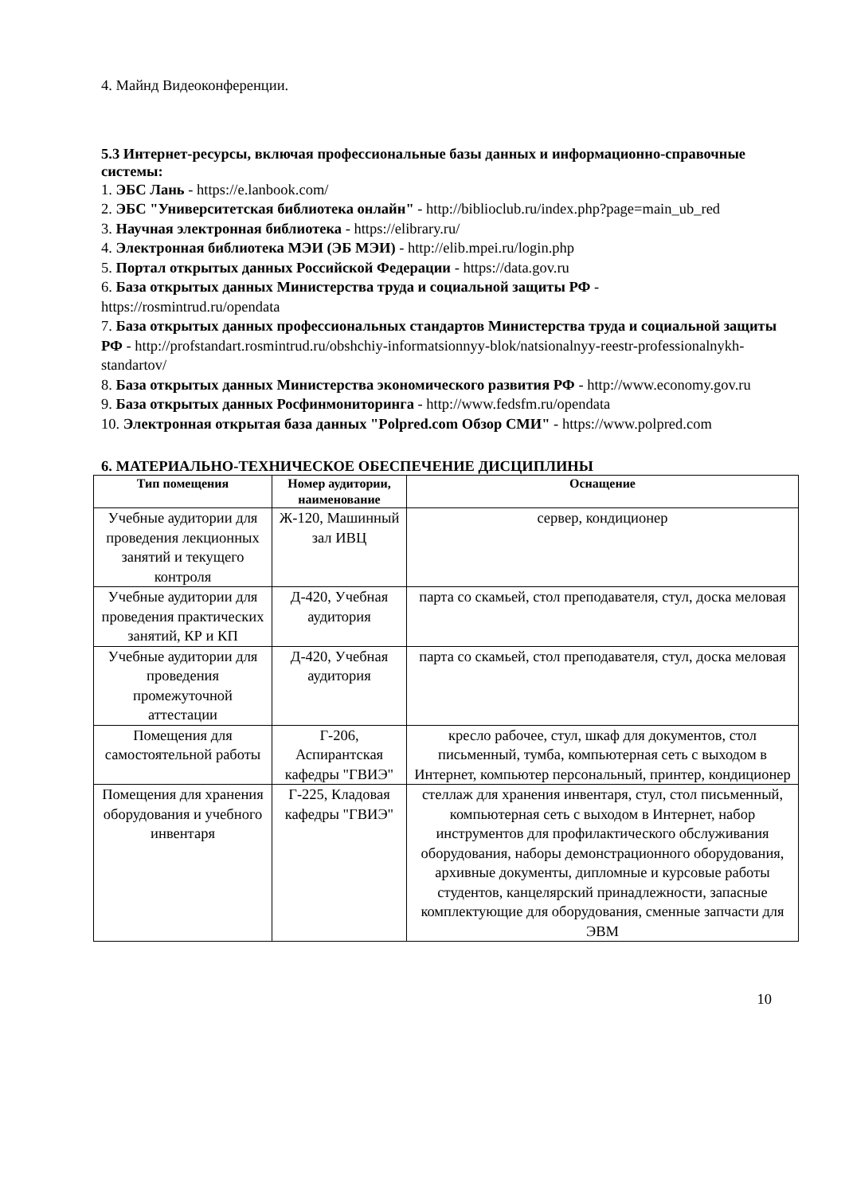4. Майнд Видеоконференции.
5.3 Интернет-ресурсы, включая профессиональные базы данных и информационно-справочные системы:
1. ЭБС Лань - https://e.lanbook.com/
2. ЭБС "Университетская библиотека онлайн" - http://biblioclub.ru/index.php?page=main_ub_red
3. Научная электронная библиотека - https://elibrary.ru/
4. Электронная библиотека МЭИ (ЭБ МЭИ) - http://elib.mpei.ru/login.php
5. Портал открытых данных Российской Федерации - https://data.gov.ru
6. База открытых данных Министерства труда и социальной защиты РФ - https://rosmintrud.ru/opendata
7. База открытых данных профессиональных стандартов Министерства труда и социальной защиты РФ - http://profstandart.rosmintrud.ru/obshchiy-informatsionnyy-blok/natsionalnyy-reestr-professionalnykh-standartov/
8. База открытых данных Министерства экономического развития РФ - http://www.economy.gov.ru
9. База открытых данных Росфинмониторинга - http://www.fedsfm.ru/opendata
10. Электронная открытая база данных "Polpred.com Обзор СМИ" - https://www.polpred.com
6. МАТЕРИАЛЬНО-ТЕХНИЧЕСКОЕ ОБЕСПЕЧЕНИЕ ДИСЦИПЛИНЫ
| Тип помещения | Номер аудитории, наименование | Оснащение |
| --- | --- | --- |
| Учебные аудитории для проведения лекционных занятий и текущего контроля | Ж-120, Машинный зал ИВЦ | сервер, кондиционер |
| Учебные аудитории для проведения практических занятий, КР и КП | Д-420, Учебная аудитория | парта со скамьей, стол преподавателя, стул, доска меловая |
| Учебные аудитории для проведения промежуточной аттестации | Д-420, Учебная аудитория | парта со скамьей, стол преподавателя, стул, доска меловая |
| Помещения для самостоятельной работы | Г-206, Аспирантская кафедры "ГВИЭ" | кресло рабочее, стул, шкаф для документов, стол письменный, тумба, компьютерная сеть с выходом в Интернет, компьютер персональный, принтер, кондиционер |
| Помещения для хранения оборудования и учебного инвентаря | Г-225, Кладовая кафедры "ГВИЭ" | стеллаж для хранения инвентаря, стул, стол письменный, компьютерная сеть с выходом в Интернет, набор инструментов для профилактического обслуживания оборудования, наборы демонстрационного оборудования, архивные документы, дипломные и курсовые работы студентов, канцелярский принадлежности, запасные комплектующие для оборудования, сменные запчасти для ЭВМ |
10